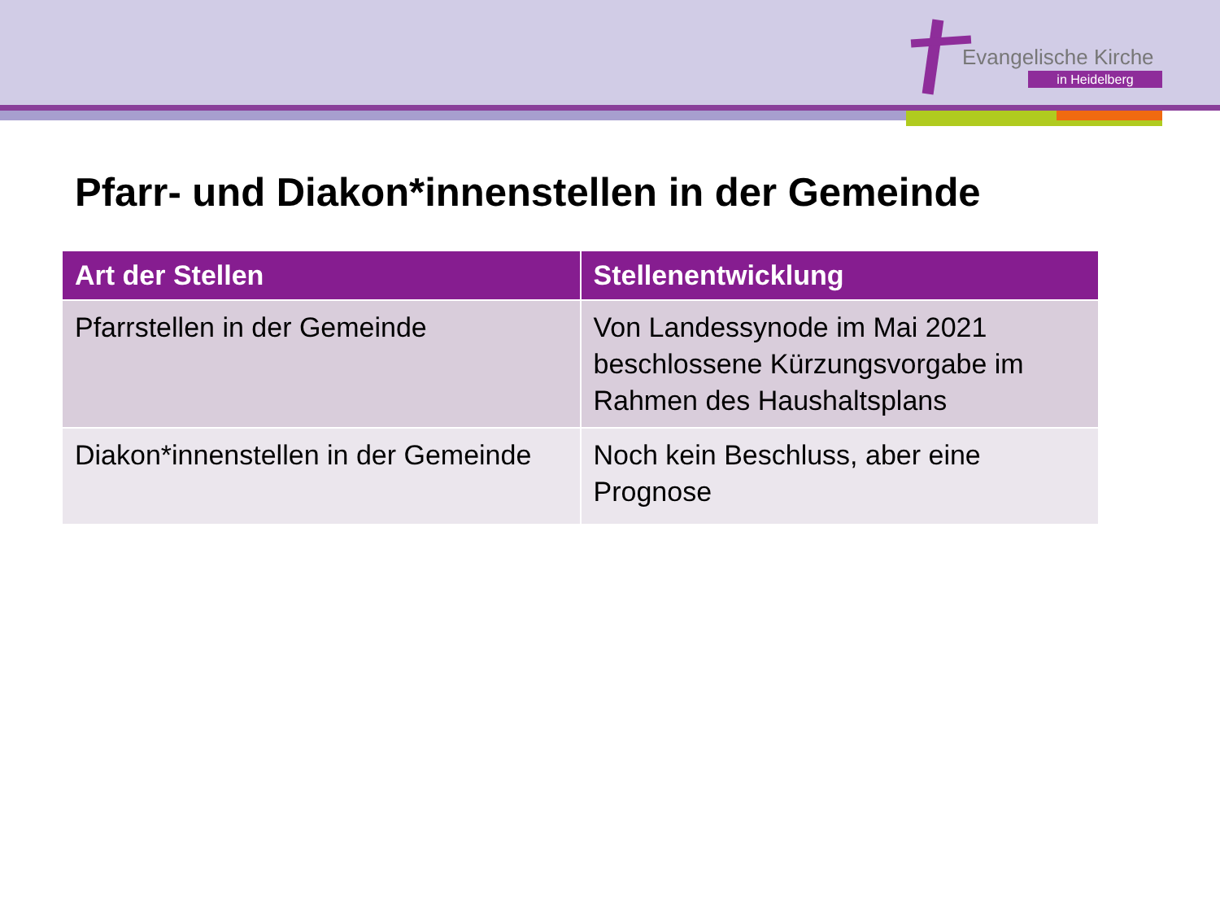Evangelische Kirche
in Heidelberg
Pfarr- und Diakon*innenstellen in der Gemeinde
| Art der Stellen | Stellenentwicklung |
| --- | --- |
| Pfarrstellen in der Gemeinde | Von Landessynode im Mai 2021 beschlossene Kürzungsvorgabe im Rahmen des Haushaltsplans |
| Diakon*innenstellen in der Gemeinde | Noch kein Beschluss, aber eine Prognose |